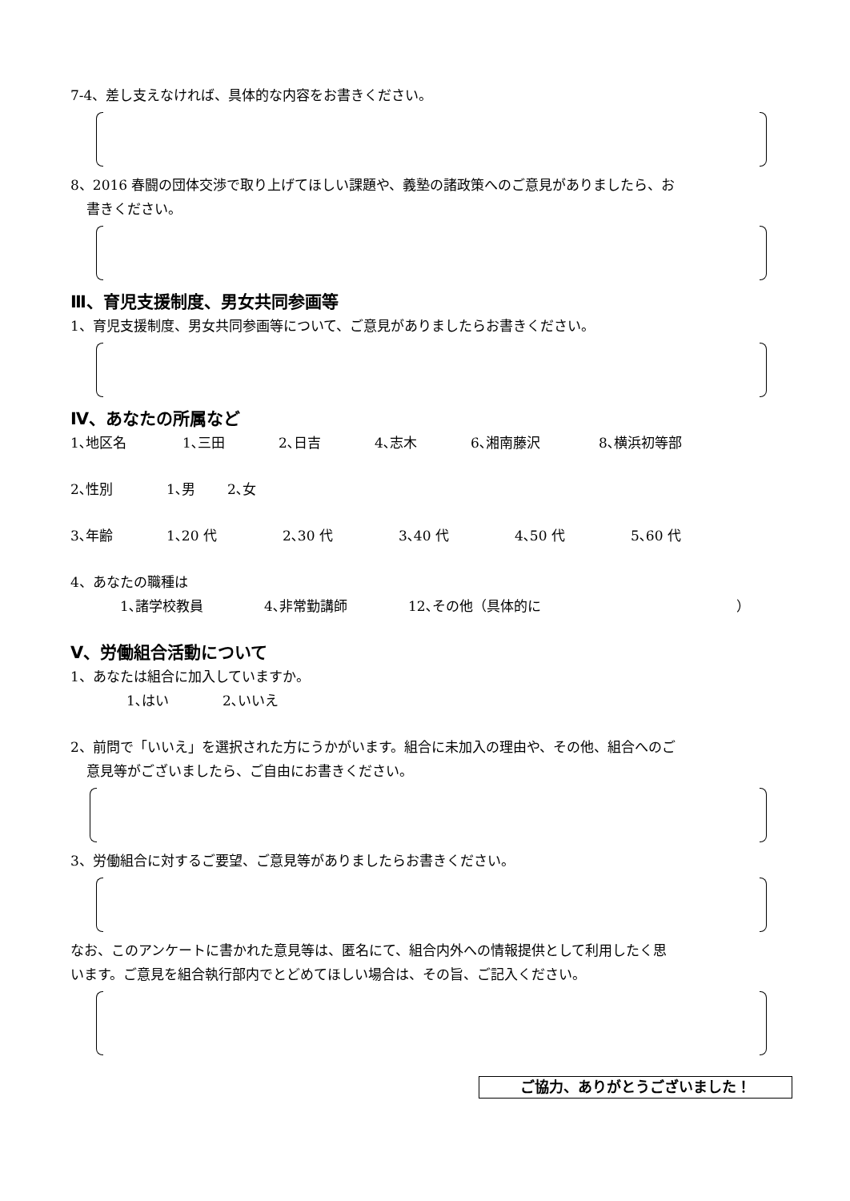7-4、差し支えなければ、具体的な内容をお書きください。
8、2016 春闘の団体交渉で取り上げてほしい課題や、義塾の諸政策へのご意見がありましたら、お
書きください。
Ⅲ、育児支援制度、男女共同参画等
1、育児支援制度、男女共同参画等について、ご意見がありましたらお書きください。
Ⅳ、あなたの所属など
1､地区名 1､三田 2､日吉 4､志木 6､湘南藤沢 8､横浜初等部
2､性別 1､男 2､女
3､年齢 1､20 代 2､30 代 3､40 代 4､50 代 5､60 代
4、あなたの職種は
1､諸学校教員 4､非常勤講師 12､その他（具体的に ）
Ⅴ、労働組合活動について
1、あなたは組合に加入していますか。
1､はい 2､いいえ
2、前問で「いいえ」を選択された方にうかがいます。組合に未加入の理由や、その他、組合へのご
意見等がございましたら、ご自由にお書きください。
3、労働組合に対するご要望、ご意見等がありましたらお書きください。
なお、このアンケートに書かれた意見等は、匿名にて、組合内外への情報提供として利用したく思
います。ご意見を組合執行部内でとどめてほしい場合は、その旨、ご記入ください。
ご協力、ありがとうございました！